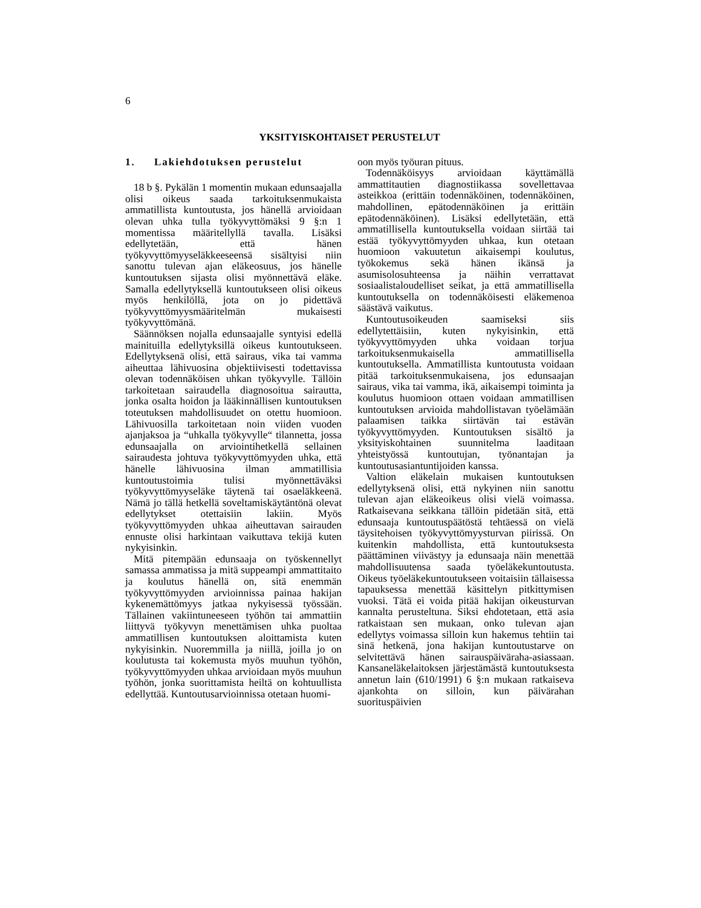6
YKSITYISKOHTAISET PERUSTELUT
1. Lakiehdotuksen perustelut
18 b §. Pykälän 1 momentin mukaan edunsaajalla olisi oikeus saada tarkoituksenmukaista ammatillista kuntoutusta, jos hänellä arvioidaan olevan uhka tulla työkyvyttömäksi 9 §:n 1 momentissa määritellyllä tavalla. Lisäksi edellytetään, että hänen työkyvyttömyyseläkkeeseensä sisältyisi niin sanottu tulevan ajan eläkeosuus, jos hänelle kuntoutuksen sijasta olisi myönnettävä eläke. Samalla edellytyksellä kuntoutukseen olisi oikeus myös henkilöllä, jota on jo pidettävä työkyvyttömyysmääritelmän mukaisesti työkyvyttömänä.
Säännöksen nojalla edunsaajalle syntyisi edellä mainituilla edellytyksillä oikeus kuntoutukseen. Edellytyksenä olisi, että sairaus, vika tai vamma aiheuttaa lähivuosina objektiivisesti todettavissa olevan todennäköisen uhkan työkyvylle. Tällöin tarkoitetaan sairaudella diagnosoitua sairautta, jonka osalta hoidon ja lääkinnällisen kuntoutuksen toteutuksen mahdollisuudet on otettu huomioon. Lähivuosilla tarkoitetaan noin viiden vuoden ajanjaksoa ja “uhkalla työkyvylle“ tilannetta, jossa edunsaajalla on arviointihetkellä sellainen sairaudesta johtuva työkyvyttömyyden uhka, että hänelle lähivuosina ilman ammatillisia kuntoutustoimia tulisi myönnettäväksi työkyvyttömyyseläke täytenä tai osaeläkkeenä. Nämä jo tällä hetkellä soveltamiskäytäntönä olevat edellytykset otettaisiin lakiin. Myös työkyvyttömyyden uhkaa aiheuttavan sairauden ennuste olisi harkintaan vaikuttava tekijä kuten nykyisinkin.
Mitä pitempään edunsaaja on työskennellyt samassa ammatissa ja mitä suppeampi ammattitaito ja koulutus hänellä on, sitä enemmän työkyvyttömyyden arvioinnissa painaa hakijan kykenemättömyys jatkaa nykyisessä työssään. Tällainen vakiintuneeseen työhön tai ammattiin liittyvä työkyvyn menettämisen uhka puoltaa ammatillisen kuntoutuksen aloittamista kuten nykyisinkin. Nuoremmilla ja niillä, joilla jo on koulutusta tai kokemusta myös muuhun työhön, työkyvyttömyyden uhkaa arvioidaan myös muuhun työhön, jonka suorittamista heiltä on kohtuullista edellyttää. Kuntoutusarvioinnissa otetaan huomi-
oon myös työuran pituus.
Todennäköisyys arvioidaan käyttämällä ammattitautien diagnostiikassa sovellettavaa asteikkoa (erittäin todennäköinen, todennäköinen, mahdollinen, epätodennäköinen ja erittäin epätodennäköinen). Lisäksi edellytetään, että ammatillisella kuntoutuksella voidaan siirtää tai estää työkyvyttömyyden uhkaa, kun otetaan huomioon vakuutetun aikaisempi koulutus, työkokemus sekä hänen ikänsä ja asumisolosuhteensa ja näihin verrattavat sosiaalistaloudelliset seikat, ja että ammatillisella kuntoutuksella on todennäköisesti eläkemenoa säästävä vaikutus.
Kuntoutusoikeuden saamiseksi siis edellytettäisiin, kuten nykyisinkin, että työkyvyttömyyden uhka voidaan torjua tarkoituksenmukaisella ammatillisella kuntoutuksella. Ammatillista kuntoutusta voidaan pitää tarkoituksenmukaisena, jos edunsaajan sairaus, vika tai vamma, ikä, aikaisempi toiminta ja koulutus huomioon ottaen voidaan ammatillisen kuntoutuksen arvioida mahdollistavan työelämään palaamisen taikka siirtävän tai estävän työkyvyttömyyden. Kuntoutuksen sisältö ja yksityiskohtainen suunnitelma laaditaan yhteistyössä kuntoutujan, työnantajan ja kuntoutusasiantuntijoiden kanssa.
Valtion eläkelain mukaisen kuntoutuksen edellytyksenä olisi, että nykyinen niin sanottu tulevan ajan eläkeoikeus olisi vielä voimassa. Ratkaisevana seikkana tällöin pidetään sitä, että edunsaaja kuntoutuspäätöstä tehtäessä on vielä täysitehoisen työkyvyttömyysturvan piirissä. On kuitenkin mahdollista, että kuntoutuksesta päättäminen viivästyy ja edunsaaja näin menettää mahdollisuutensa saada työeläkekuntoutusta. Oikeus työeläkekuntoutukseen voitaisiin tällaisessa tapauksessa menettää käsittelyn pitkittymisen vuoksi. Tätä ei voida pitää hakijan oikeusturvan kannalta perusteltuna. Siksi ehdotetaan, että asia ratkaistaan sen mukaan, onko tulevan ajan edellytys voimassa silloin kun hakemus tehtiin tai sinä hetkenä, jona hakijan kuntoutustarve on selvitettävä hänen sairauspäiväraha-asiassaan. Kansaneläkelaitoksen järjestämästä kuntoutuksesta annetun lain (610/1991) 6 §:n mukaan ratkaiseva ajankohta on silloin, kun päivärahan suorituspäivien